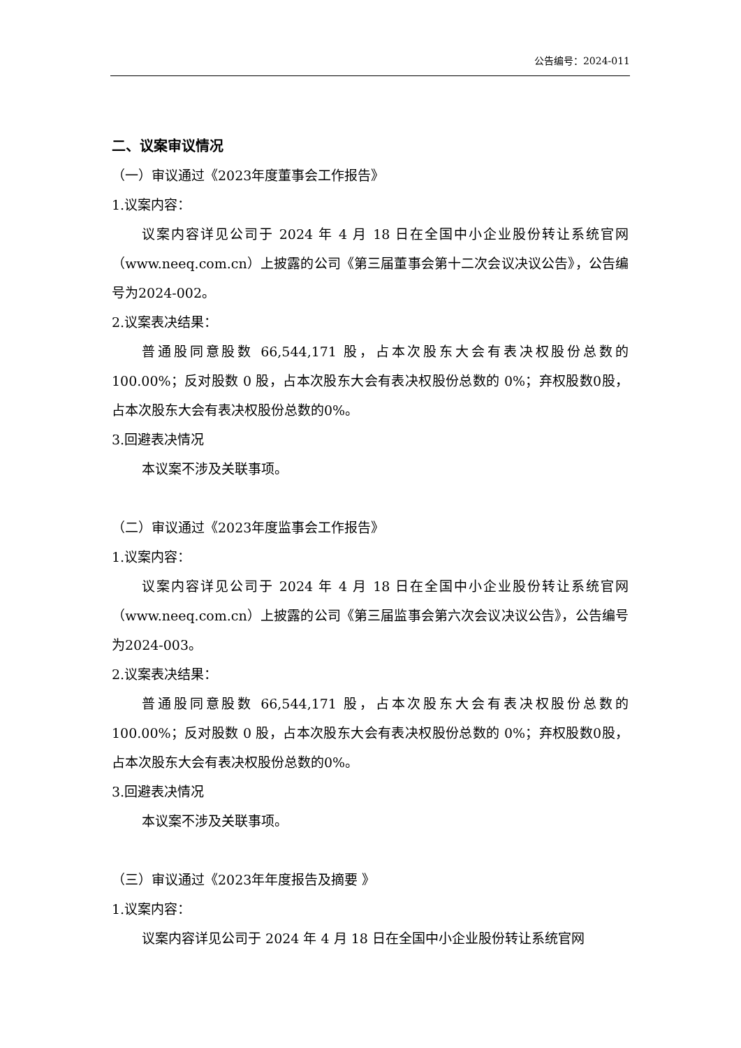公告编号：2024-011
二、议案审议情况
（一）审议通过《2023年度董事会工作报告》
1.议案内容：
议案内容详见公司于 2024 年 4 月 18 日在全国中小企业股份转让系统官网（www.neeq.com.cn）上披露的公司《第三届董事会第十二次会议决议公告》，公告编号为2024-002。
2.议案表决结果：
普通股同意股数 66,544,171 股，占本次股东大会有表决权股份总数的100.00%；反对股数 0 股，占本次股东大会有表决权股份总数的 0%；弃权股数0股，占本次股东大会有表决权股份总数的0%。
3.回避表决情况
本议案不涉及关联事项。
（二）审议通过《2023年度监事会工作报告》
1.议案内容：
议案内容详见公司于 2024 年 4 月 18 日在全国中小企业股份转让系统官网（www.neeq.com.cn）上披露的公司《第三届监事会第六次会议决议公告》，公告编号为2024-003。
2.议案表决结果：
普通股同意股数 66,544,171 股，占本次股东大会有表决权股份总数的100.00%；反对股数 0 股，占本次股东大会有表决权股份总数的 0%；弃权股数0股，占本次股东大会有表决权股份总数的0%。
3.回避表决情况
本议案不涉及关联事项。
（三）审议通过《2023年年度报告及摘要 》
1.议案内容：
议案内容详见公司于 2024 年 4 月 18 日在全国中小企业股份转让系统官网